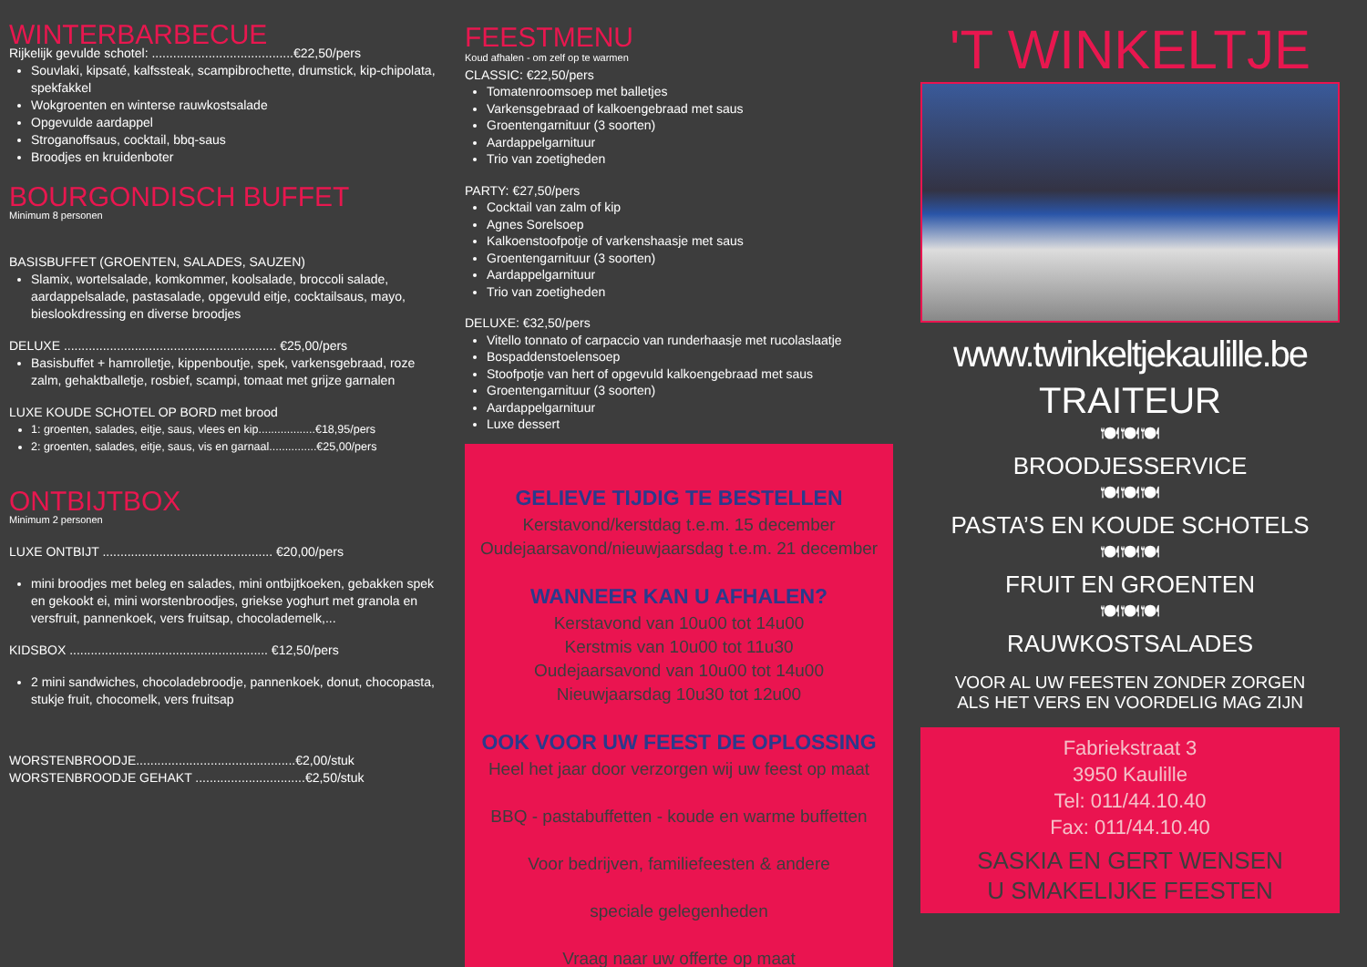WINTERBARBECUE
Rijkelijk gevulde schotel: ........................................€22,50/pers
Souvlaki, kipsaté, kalfssteak, scampibrochette, drumstick, kip-chipolata, spekfakkel
Wokgroenten en winterse rauwkostsalade
Opgevulde aardappel
Stroganoffsaus, cocktail, bbq-saus
Broodjes en kruidenboter
BOURGONDISCH BUFFET
Minimum 8 personen
BASISBUFFET (GROENTEN, SALADES, SAUZEN)
Slamix, wortelsalade, komkommer, koolsalade, broccoli salade, aardappelsalade, pastasalade, opgevuld eitje, cocktailsaus, mayo, bieslookdressing en diverse broodjes
DELUXE ............................................................ €25,00/pers
Basisbuffet + hamrolletje, kippenboutje, spek, varkensgebraad, roze zalm, gehaktballetje, rosbief, scampi, tomaat met grijze garnalen
LUXE KOUDE SCHOTEL OP BORD met brood
1: groenten, salades, eitje, saus, vlees en kip..................€18,95/pers
2: groenten, salades, eitje, saus, vis en garnaal...............€25,00/pers
ONTBIJTBOX
Minimum 2 personen
LUXE ONTBIJT ................................................ €20,00/pers
mini broodjes met beleg en salades, mini ontbijtkoeken, gebakken spek en gekookt ei, mini worstenbroodjes, griekse yoghurt met granola en versfruit, pannenkoek, vers fruitsap, chocolademelk,...
KIDSBOX ........................................................ €12,50/pers
2 mini sandwiches, chocoladebroodje, pannenkoek, donut, chocopasta, stukje fruit, chocomelk, vers fruitsap
WORSTENBROODJE.............................................€2,00/stuk
WORSTENBROODJE GEHAKT ...............................€2,50/stuk
FEESTMENU
Koud afhalen - om zelf op te warmen
CLASSIC: €22,50/pers
Tomatenroomsoep met balletjes
Varkensgebraad of kalkoengebraad met saus
Groentengarnituur (3 soorten)
Aardappelgarnituur
Trio van zoetigheden
PARTY: €27,50/pers
Cocktail van zalm of kip
Agnes Sorelsoep
Kalkoenstoofpotje of varkenshaasje met saus
Groentengarnituur (3 soorten)
Aardappelgarnituur
Trio van zoetigheden
DELUXE: €32,50/pers
Vitello tonnato of carpaccio van runderhaasje met rucolaslaatje
Bospaddenstoelensoep
Stoofpotje van hert of opgevuld kalkoengebraad met saus
Groentengarnituur (3 soorten)
Aardappelgarnituur
Luxe dessert
GELIEVE TIJDIG TE BESTELLEN
Kerstavond/kerstdag t.e.m. 15 december
Oudejaarsavond/nieuwjaarsdag t.e.m. 21 december
WANNEER KAN U AFHALEN?
Kerstavond van 10u00 tot 14u00
Kerstmis van 10u00 tot 11u30
Oudejaarsavond van 10u00 tot 14u00
Nieuwjaarsdag 10u30 tot 12u00
OOK VOOR UW FEEST DE OPLOSSING
Heel het jaar door verzorgen wij uw feest op maat
BBQ - pastabuffetten - koude en warme buffetten
Voor bedrijven, familiefeesten & andere
speciale gelegenheden
Vraag naar uw offerte op maat
'T WINKELTJE
www.twinkeltjekaulille.be
TRAITEUR
🍽🍽🍽
BROODJESSERVICE
🍽🍽🍽
PASTA’S EN KOUDE SCHOTELS
🍽🍽🍽
FRUIT EN GROENTEN
🍽🍽🍽
RAUWKOSTSALADES
VOOR AL UW FEESTEN ZONDER ZORGEN
ALS HET VERS EN VOORDELIG MAG ZIJN
Fabriekstraat 3
3950 Kaulille
Tel: 011/44.10.40
Fax: 011/44.10.40
SASKIA EN GERT WENSEN
U SMAKELIJKE FEESTEN